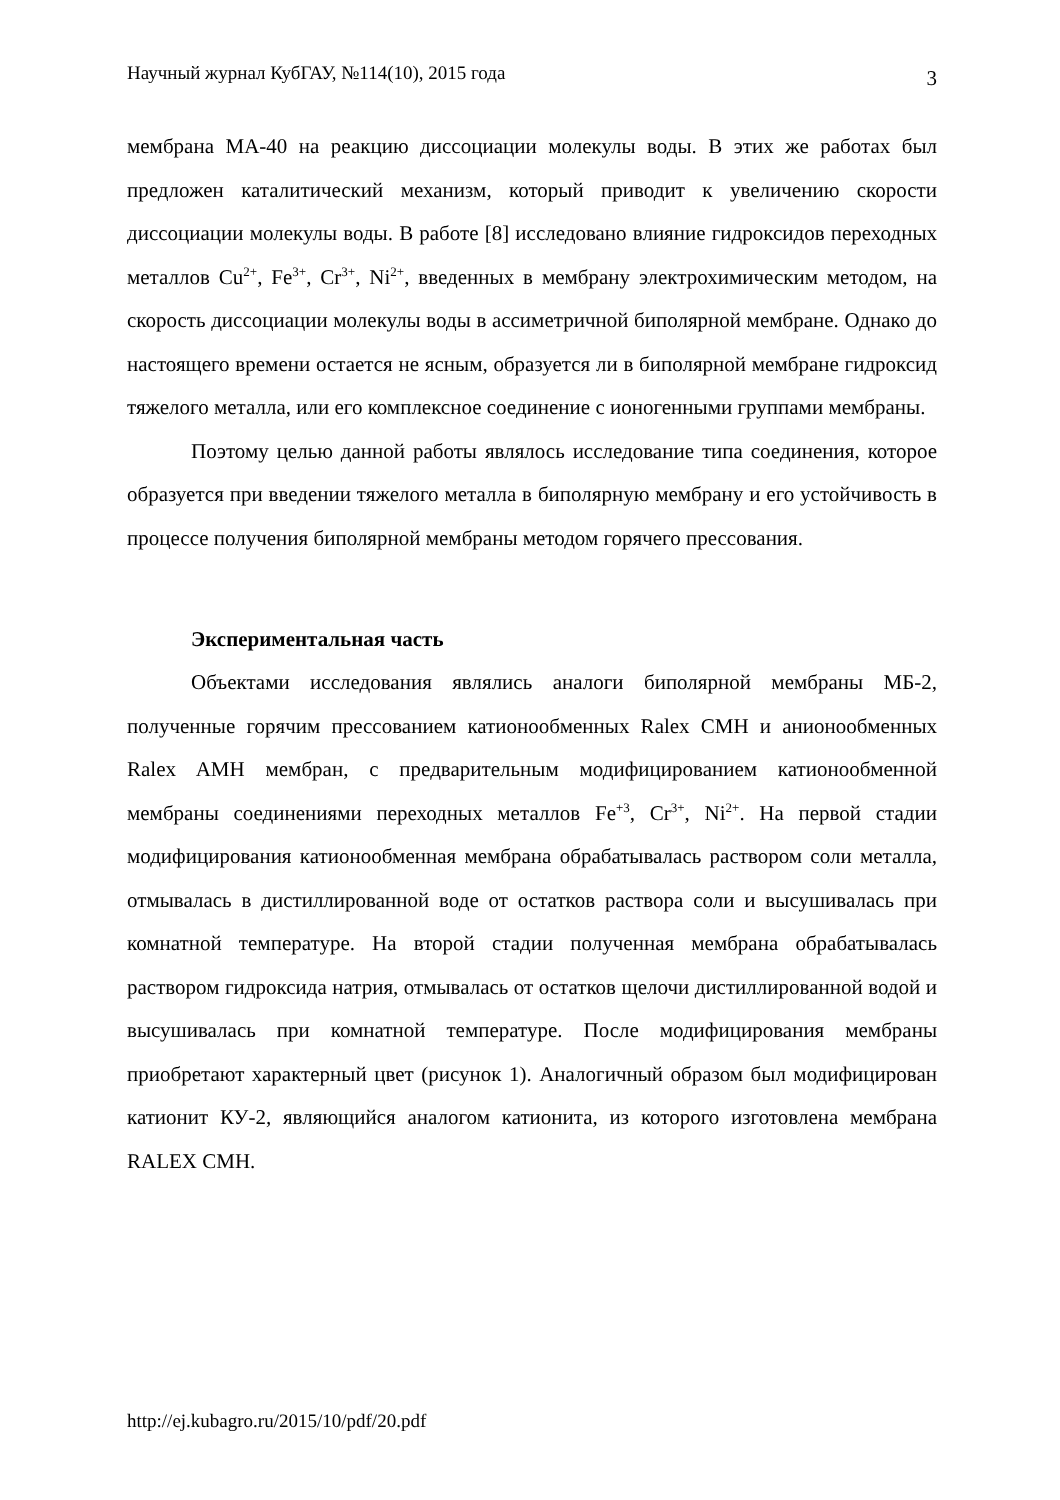Научный журнал КубГАУ, №114(10), 2015 года 3
мембрана МА-40 на реакцию диссоциации молекулы воды. В этих же работах был предложен каталитический механизм, который приводит к увеличению скорости диссоциации молекулы воды. В работе [8] исследовано влияние гидроксидов переходных металлов Cu<sup>2+</sup>, Fe<sup>3+</sup>, Cr<sup>3+</sup>, Ni<sup>2+</sup>, введенных в мембрану электрохимическим методом, на скорость диссоциации молекулы воды в ассиметричной биполярной мембране. Однако до настоящего времени остается не ясным, образуется ли в биполярной мембране гидроксид тяжелого металла, или его комплексное соединение с ионогенными группами мембраны.
Поэтому целью данной работы являлось исследование типа соединения, которое образуется при введении тяжелого металла в биполярную мембрану и его устойчивость в процессе получения биполярной мембраны методом горячего прессования.
Экспериментальная часть
Объектами исследования являлись аналоги биполярной мембраны МБ-2, полученные горячим прессованием катионообменных Ralex CMH и анионообменных Ralex AMH мембран, с предварительным модифицированием катионообменной мембраны соединениями переходных металлов Fe<sup>+3</sup>, Cr<sup>3+</sup>, Ni<sup>2+</sup>. На первой стадии модифицирования катионообменная мембрана обрабатывалась раствором соли металла, отмывалась в дистиллированной воде от остатков раствора соли и высушивалась при комнатной температуре. На второй стадии полученная мембрана обрабатывалась раствором гидроксида натрия, отмывалась от остатков щелочи дистиллированной водой и высушивалась при комнатной температуре. После модифицирования мембраны приобретают характерный цвет (рисунок 1). Аналогичный образом был модифицирован катионит КУ-2, являющийся аналогом катионита, из которого изготовлена мембрана RALEX CMH.
http://ej.kubagro.ru/2015/10/pdf/20.pdf